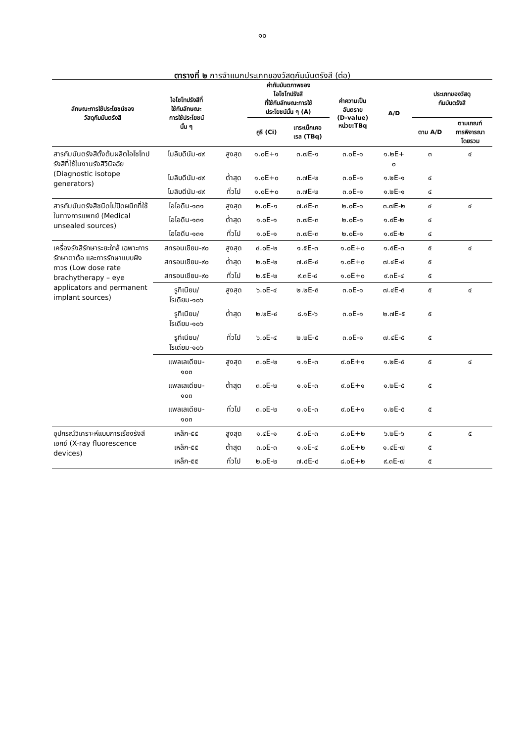๑๐
ตารางที่ ๒ การจำแนกประเภทของวัสดุกัมมันตรังสี (ต่อ)
| ลักษณะการใช้ประโยชน์ของ วัสดุกัมมันตรังสี | ไอโซโทปรังสีที่ ใช้กับลักษณะ การใช้ประโยชน์ นั้น ๆ | | ค่ากัมมันตภาพของ ไอโซโทปรังสี ที่ใช้กับลักษณะการใช้ ประโยชน์นั้น ๆ (A) | | ค่าความเป็น อันตราย (D-value) หน่วย:TBq | A/D | ประเภทของวัสดุ กัมมันตรังสี | |
| --- | --- | --- | --- | --- | --- | --- | --- | --- |
| | | | คูรี (Ci) | เทระเบ็กเคอ เรล (TBq) | | | ตาม A/D | ตามเกณฑ์ การพิจารณา โดยรวม |
| สารกัมมันตรังสีตั้งต้นผลิตไอโซโทปรังสีที่ใช้ในงานรังสีวินิจฉัย (Diagnostic isotope generators) | โมลิบดีนัม-๙๙ | สูงสุด | ๑.๐E+๑ | ๓.๗E-๑ | ๓.๐E-๑ | ๑.๒E+ ๐ | ๓ | ๔ |
| | โมลิบดีนัม-๙๙ | ต่ำสุด | ๑.๐E+๐ | ๓.๗E-๒ | ๓.๐E-๑ | ๑.๒E-๑ | ๔ | |
| | โมลิบดีนัม-๙๙ | ทั่วไป | ๑.๐E+๐ | ๓.๗E-๒ | ๓.๐E-๑ | ๑.๒E-๑ | ๔ | |
| สารกัมมันตรังสีชนิดไม่ปิดผนึกที่ใช้ในทางการแพทย์ (Medical unsealed sources) | ไอโอดีน-๑๓๑ | สูงสุด | ๒.๐E-๑ | ๗.๔E-๓ | ๒.๐E-๑ | ๓.๗E-๒ | ๔ | ๔ |
| | ไอโอดีน-๑๓๑ | ต่ำสุด | ๑.๐E-๑ | ๓.๗E-๓ | ๒.๐E-๑ | ๑.๙E-๒ | ๔ | |
| | ไอโอดีน-๑๓๑ | ทั่วไป | ๑.๐E-๑ | ๓.๗E-๓ | ๒.๐E-๑ | ๑.๙E-๒ | ๔ | |
| เครื่องรังสีรักษาระยะใกล้ เฉพาะการรักษาตาต้อ และการรักษาแบบฝังถาวร (Low dose rate brachytherapy – eye applicators and permanent implant sources) | สทรอนเชียม-๙๐ | สูงสุด | ๔.๐E-๒ | ๑.๕E-๓ | ๑.๐E+๐ | ๑.๕E-๓ | ๕ | ๔ |
| | สทรอนเชียม-๙๐ | ต่ำสุด | ๒.๐E-๒ | ๗.๔E-๔ | ๑.๐E+๐ | ๗.๔E-๔ | ๕ | |
| | สทรอนเชียม-๙๐ | ทั่วไป | ๒.๕E-๒ | ๙.๓E-๔ | ๑.๐E+๐ | ๙.๓E-๔ | ๕ | |
| | รูทีเนียม/ โรเดียม-๑๐๖ | สูงสุด | ๖.๐E-๔ | ๒.๒E-๕ | ๓.๐E-๑ | ๗.๔E-๕ | ๕ | ๔ |
| | รูทีเนียม/ โรเดียม-๑๐๖ | ต่ำสุด | ๒.๒E-๔ | ๘.๑E-๖ | ๓.๐E-๑ | ๒.๗E-๕ | ๕ | |
| | รูทีเนียม/ โรเดียม-๑๐๖ | ทั่วไป | ๖.๐E-๔ | ๒.๒E-๕ | ๓.๐E-๑ | ๗.๔E-๕ | ๕ | |
| | แพลเลเดียม- ๑๐๓ | สูงสุด | ๓.๐E-๒ | ๑.๑E-๓ | ๙.๐E+๑ | ๑.๒E-๕ | ๕ | ๔ |
| | แพลเลเดียม- ๑๐๓ | ต่ำสุด | ๓.๐E-๒ | ๑.๑E-๓ | ๙.๐E+๑ | ๑.๒E-๕ | ๕ | |
| | แพลเลเดียม- ๑๐๓ | ทั่วไป | ๓.๐E-๒ | ๑.๑E-๓ | ๙.๐E+๑ | ๑.๒E-๕ | ๕ | |
| อุปกรณ์วิเคราะห์แบบการเรืองรังสีเอกซ์ (X-ray fluorescence devices) | เหล็ก-๕๕ | สูงสุด | ๑.๔E-๑ | ๕.๐E-๓ | ๘.๐E+๒ | ๖.๒E-๖ | ๕ | ๕ |
| | เหล็ก-๕๕ | ต่ำสุด | ๓.๐E-๓ | ๑.๑E-๔ | ๘.๐E+๒ | ๑.๔E-๗ | ๕ | |
| | เหล็ก-๕๕ | ทั่วไป | ๒.๐E-๒ | ๗.๔E-๔ | ๘.๐E+๒ | ๙.๓E-๗ | ๕ | |